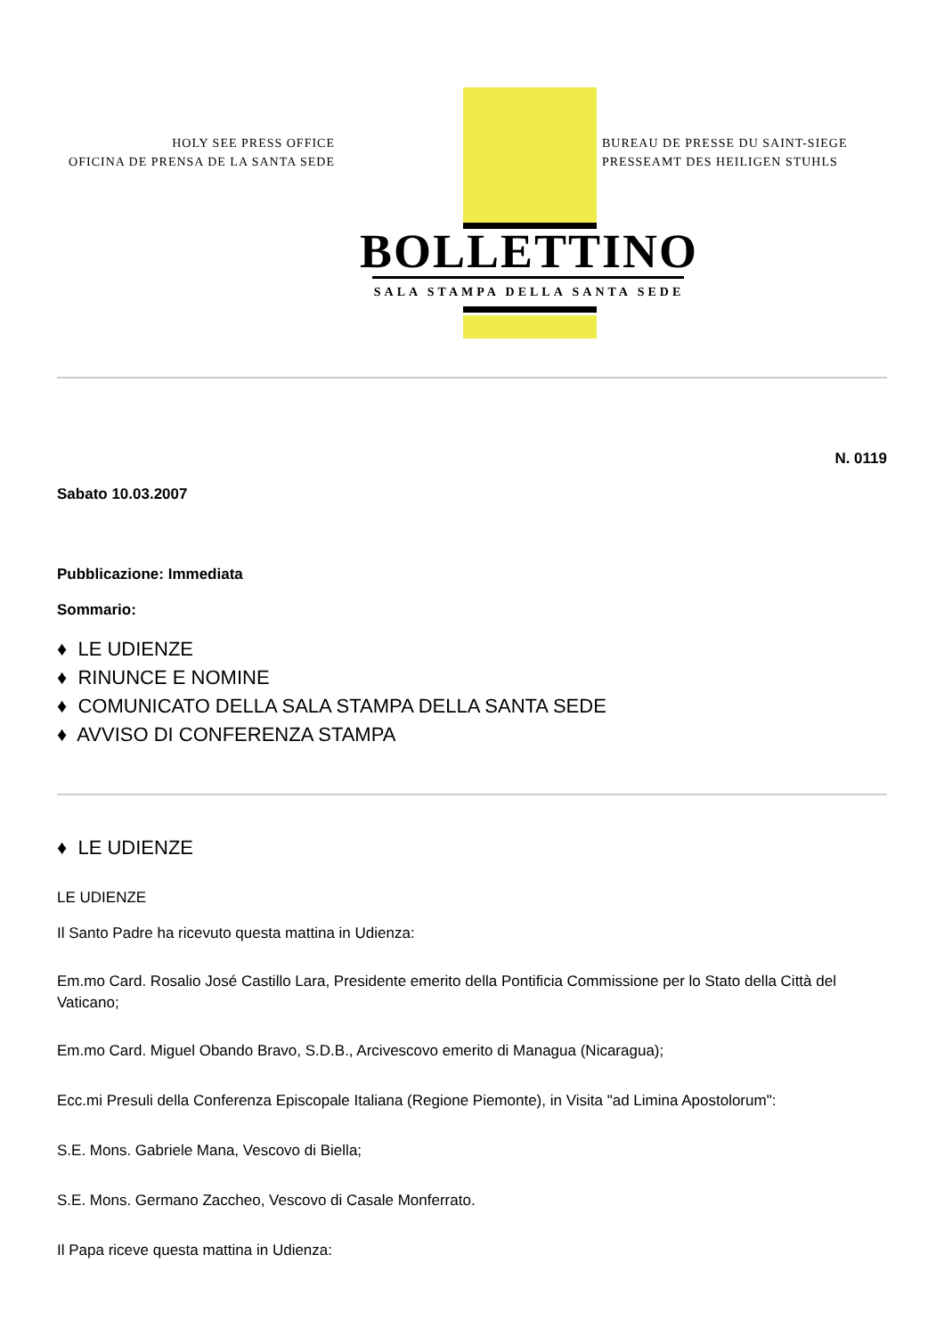HOLY SEE PRESS OFFICE
OFICINA DE PRENSA DE LA SANTA SEDE
BUREAU DE PRESSE DU SAINT-SIEGE
PRESSEAMT DES HEILIGEN STUHLS
BOLLETTINO
SALA STAMPA DELLA SANTA SEDE
N. 0119
Sabato 10.03.2007
Pubblicazione: Immediata
Sommario:
♦ LE UDIENZE
♦ RINUNCE E NOMINE
♦ COMUNICATO DELLA SALA STAMPA DELLA SANTA SEDE
♦ AVVISO DI CONFERENZA STAMPA
♦ LE UDIENZE
LE UDIENZE
Il Santo Padre ha ricevuto questa mattina in Udienza:
Em.mo Card. Rosalio José Castillo Lara, Presidente emerito della Pontificia Commissione per lo Stato della Città del Vaticano;
Em.mo Card. Miguel Obando Bravo, S.D.B., Arcivescovo emerito di Managua (Nicaragua);
Ecc.mi Presuli della Conferenza Episcopale Italiana (Regione Piemonte), in Visita "ad Limina Apostolorum":
S.E. Mons. Gabriele Mana, Vescovo di Biella;
S.E. Mons. Germano Zaccheo, Vescovo di Casale Monferrato.
Il Papa riceve questa mattina in Udienza: